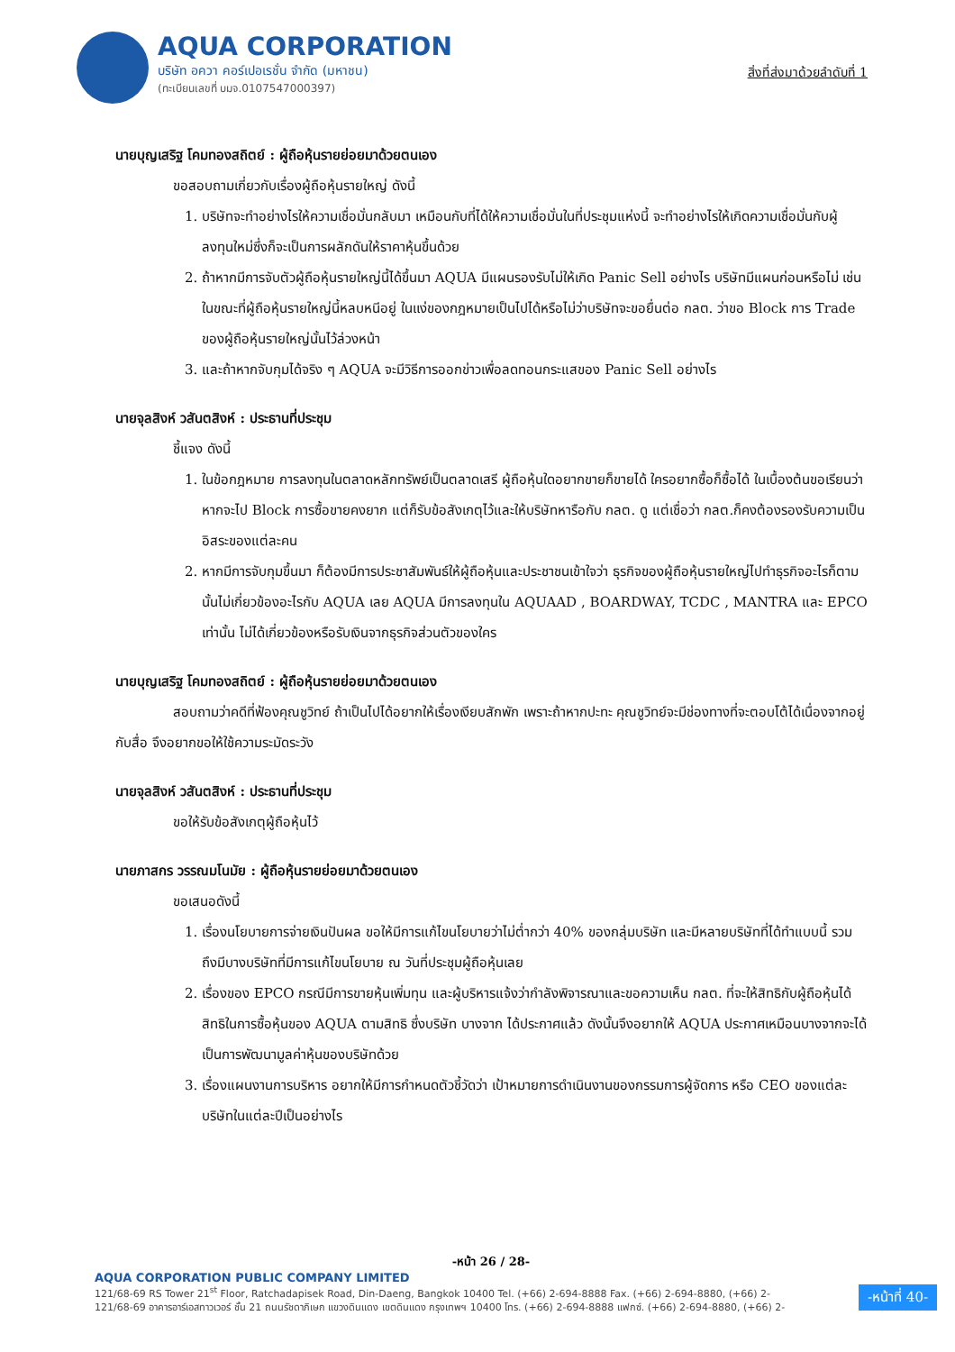AQUA CORPORATION
บริษัท อควา คอร์เปอเรชั่น จำกัด (มหาชน)
(ทะเบียนเลขที่ บมจ.0107547000397)
สิ่งที่ส่งมาด้วยลำดับที่ 1
นายบุญเสริฐ โคมทองสถิตย์ : ผู้ถือหุ้นรายย่อยมาด้วยตนเอง
ขอสอบถามเกี่ยวกับเรื่องผู้ถือหุ้นรายใหญ่ ดังนี้
1. บริษัทจะทำอย่างไรให้ความเชื่อมั่นกลับมา เหมือนกับที่ได้ให้ความเชื่อมั่นในที่ประชุมแห่งนี้ จะทำอย่างไรให้เกิดความเชื่อมั่นกับผู้ลงทุนใหม่ซึ่งก็จะเป็นการผลักดันให้ราคาหุ้นขึ้นด้วย
2. ถ้าหากมีการจับตัวผู้ถือหุ้นรายใหญ่นี้ได้ขึ้นมา AQUA มีแผนรองรับไม่ให้เกิด Panic Sell อย่างไร บริษัทมีแผนก่อนหรือไม่ เช่น ในขณะที่ผู้ถือหุ้นรายใหญ่นี้หลบหนีอยู่ ในแง่ของกฎหมายเป็นไปได้หรือไม่ว่าบริษัทจะขอยื่นต่อ กลต. ว่าขอ Block การ Trade ของผู้ถือหุ้นรายใหญ่นั้นไว้ล่วงหน้า
3. และถ้าหากจับกุมได้จริง ๆ AQUA จะมีวิธีการออกข่าวเพื่อลดทอนกระแสของ Panic Sell อย่างไร
นายจุลสิงห์ วสันตสิงห์ : ประธานที่ประชุม
ชี้แจง ดังนี้
1. ในข้อกฎหมาย การลงทุนในตลาดหลักทรัพย์เป็นตลาดเสรี ผู้ถือหุ้นใดอยากขายก็ขายได้ ใครอยากซื้อก็ซื้อได้ ในเบื้องต้นขอเรียนว่าหากจะไป Block การซื้อขายคงยาก แต่ก็รับข้อสังเกตุไว้และให้บริษัทหารือกับ กลต. ดู แต่เชื่อว่า กลต.ก็คงต้องรองรับความเป็นอิสระของแต่ละคน
2. หากมีการจับกุมขึ้นมา ก็ต้องมีการประชาสัมพันธ์ให้ผู้ถือหุ้นและประชาชนเข้าใจว่า ธุรกิจของผู้ถือหุ้นรายใหญ่ไปทำธุรกิจอะไรก็ตามนั้นไม่เกี่ยวข้องอะไรกับ AQUA เลย AQUA มีการลงทุนใน AQUAAD , BOARDWAY, TCDC , MANTRA และ EPCO เท่านั้น ไม่ได้เกี่ยวข้องหรือรับเงินจากธุรกิจส่วนตัวของใคร
นายบุญเสริฐ โคมทองสถิตย์ : ผู้ถือหุ้นรายย่อยมาด้วยตนเอง
สอบถามว่าคดีที่ฟ้องคุณชูวิทย์ ถ้าเป็นไปได้อยากให้เรื่องเงียบสักพัก เพราะถ้าหากปะทะ คุณชูวิทย์จะมีช่องทางที่จะตอบโต้ได้เนื่องจากอยู่กับสื่อ จึงอยากขอให้ใช้ความระมัดระวัง
นายจุลสิงห์ วสันตสิงห์ : ประธานที่ประชุม
ขอให้รับข้อสังเกตุผู้ถือหุ้นไว้
นายภาสกร วรรณมโนมัย : ผู้ถือหุ้นรายย่อยมาด้วยตนเอง
ขอเสนอดังนี้
1. เรื่องนโยบายการจ่ายเงินปันผล ขอให้มีการแก้ไขนโยบายว่าไม่ต่ำกว่า 40% ของกลุ่มบริษัท และมีหลายบริษัทที่ได้ทำแบบนี้ รวมถึงมีบางบริษัทที่มีการแก้ไขนโยบาย ณ วันที่ประชุมผู้ถือหุ้นเลย
2. เรื่องของ EPCO กรณีมีการขายหุ้นเพิ่มทุน และผู้บริหารแจ้งว่ากำลังพิจารณาและขอความเห็น กลต. ที่จะให้สิทธิกับผู้ถือหุ้นได้สิทธิในการซื้อหุ้นของ AQUA ตามสิทธิ ซึ่งบริษัท บางจาก ได้ประกาศแล้ว ดังนั้นจึงอยากให้ AQUA ประกาศเหมือนบางจากจะได้เป็นการพัฒนามูลค่าหุ้นของบริษัทด้วย
3. เรื่องแผนงานการบริหาร อยากให้มีการกำหนดตัวชี้วัดว่า เป้าหมายการดำเนินงานของกรรมการผู้จัดการ หรือ CEO ของแต่ละบริษัทในแต่ละปีเป็นอย่างไร
-หน้า 26 / 28-
AQUA CORPORATION PUBLIC COMPANY LIMITED
121/68-69 RS Tower 21<sup>st</sup> Floor, Ratchadapisek Road, Din-Daeng, Bangkok 10400 Tel. (+66) 2-694-8888 Fax. (+66) 2-694-8880, (+66) 2-
121/68-69 อาคารอาร์เอสทาวเวอร์ ชั้น 21 ถนนรัชดาภิเษก แขวงดินแดง เขตดินแดง กรุงเทพฯ 10400 โทร. (+66) 2-694-8888 แฟกซ์. (+66) 2-694-8880, (+66) 2-
-หน้าที่ 40-